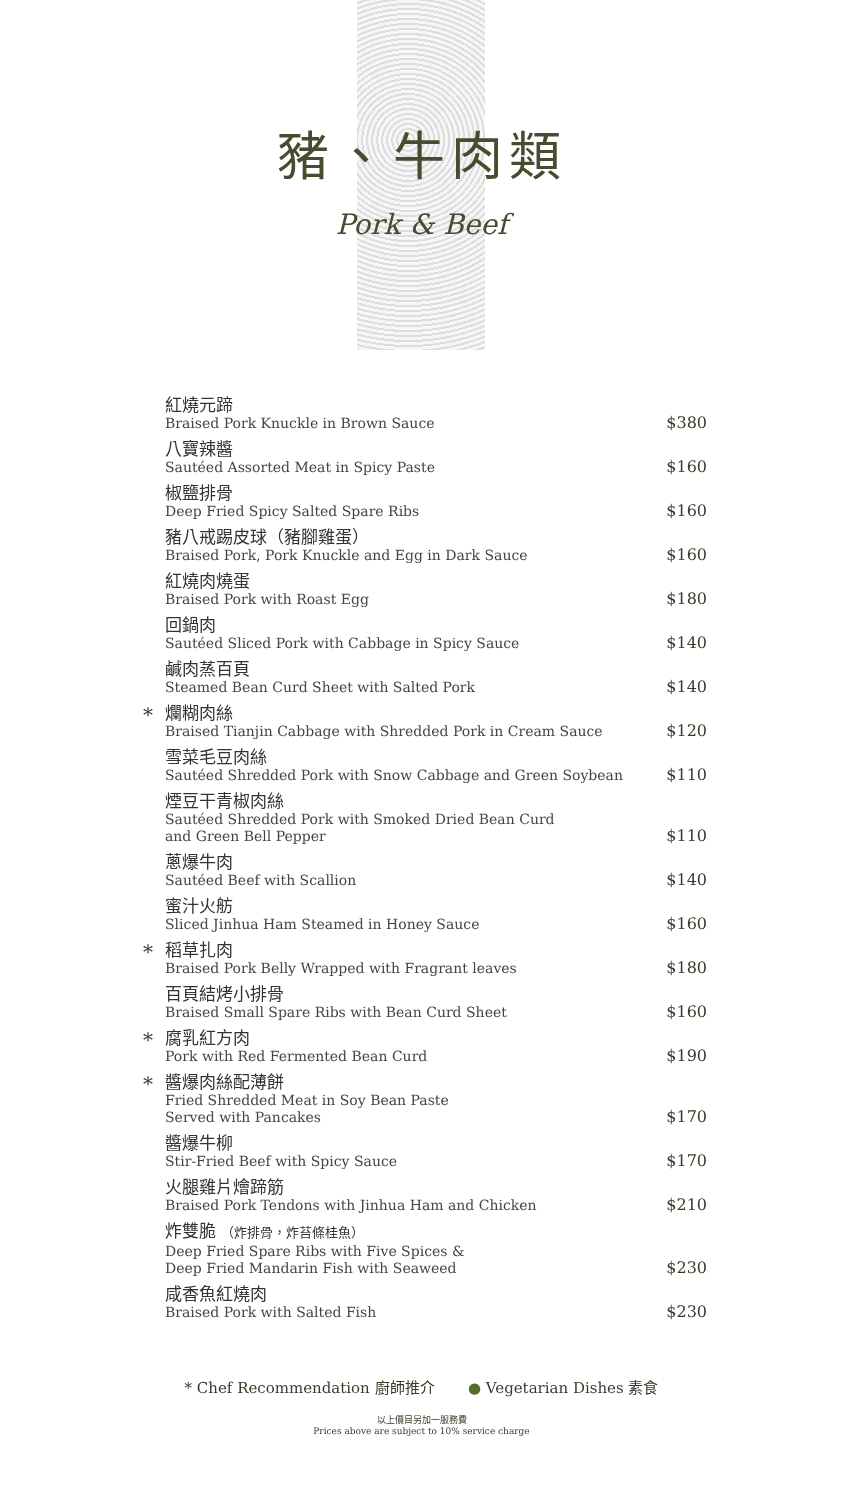豬、牛肉類
Pork & Beef
紅燒元蹄
Braised Pork Knuckle in Brown Sauce
$380
八寶辣醬
Sautéed Assorted Meat in Spicy Paste
$160
椒鹽排骨
Deep Fried Spicy Salted Spare Ribs
$160
豬八戒踢皮球（豬腳雞蛋）
Braised Pork, Pork Knuckle and Egg in Dark Sauce
$160
紅燒肉燒蛋
Braised Pork with Roast Egg
$180
回鍋肉
Sautéed Sliced Pork with Cabbage in Spicy Sauce
$140
鹹肉蒸百頁
Steamed Bean Curd Sheet with Salted Pork
$140
*
爛糊肉絲
Braised Tianjin Cabbage with Shredded Pork in Cream Sauce
$120
雪菜毛豆肉絲
Sautéed Shredded Pork with Snow Cabbage and Green Soybean
$110
煙豆干青椒肉絲
Sautéed Shredded Pork with Smoked Dried Bean Curd
and Green Bell Pepper
$110
蔥爆牛肉
Sautéed Beef with Scallion
$140
蜜汁火舫
Sliced Jinhua Ham Steamed in Honey Sauce
$160
*
稻草扎肉
Braised Pork Belly Wrapped with Fragrant leaves
$180
百頁結烤小排骨
Braised Small Spare Ribs with Bean Curd Sheet
$160
*
腐乳紅方肉
Pork with Red Fermented Bean Curd
$190
*
醬爆肉絲配薄餅
Fried Shredded Meat in Soy Bean Paste
Served with Pancakes
$170
醬爆牛柳
Stir-Fried Beef with Spicy Sauce
$170
火腿雞片燴蹄筋
Braised Pork Tendons with Jinhua Ham and Chicken
$210
炸雙脆 （炸排骨，炸苔條桂魚）
Deep Fried Spare Ribs with Five Spices &
Deep Fried Mandarin Fish with Seaweed
$230
咸香魚紅燒肉
Braised Pork with Salted Fish
$230
* Chef Recommendation 廚師推介 ● Vegetarian Dishes 素食
以上價目另加一服務費
Prices above are subject to 10% service charge